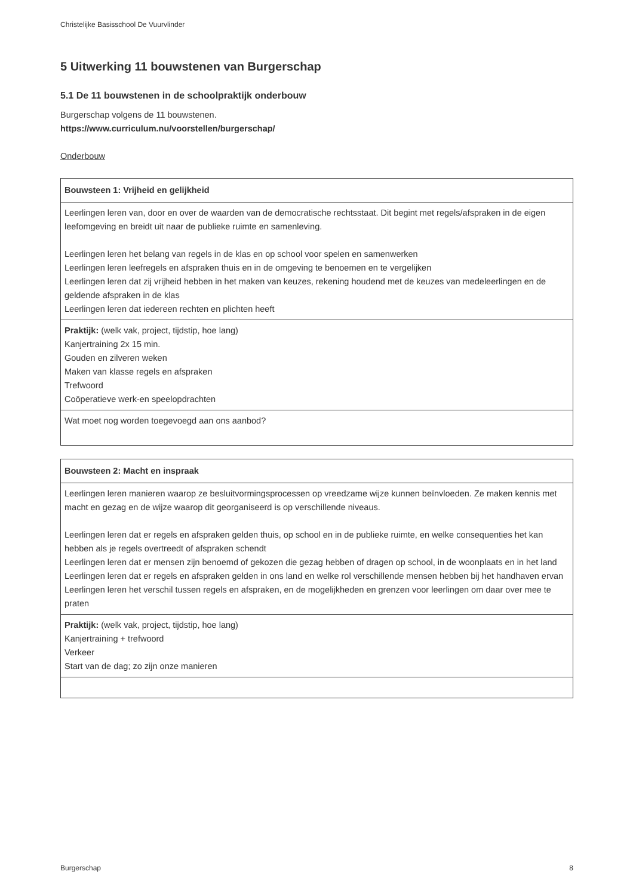Christelijke Basisschool De Vuurvlinder
5 Uitwerking 11 bouwstenen van Burgerschap
5.1 De 11 bouwstenen in de schoolpraktijk onderbouw
Burgerschap volgens de 11 bouwstenen.
https://www.curriculum.nu/voorstellen/burgerschap/
Onderbouw
| Bouwsteen 1: Vrijheid en gelijkheid |
| --- |
| Leerlingen leren van, door en over de waarden van de democratische rechtsstaat. Dit begint met regels/afspraken in de eigen leefomgeving en breidt uit naar de publieke ruimte en samenleving. Leerlingen leren het belang van regels in de klas en op school voor spelen en samenwerken Leerlingen leren leefregels en afspraken thuis en in de omgeving te benoemen en te vergelijken Leerlingen leren dat zij vrijheid hebben in het maken van keuzes, rekening houdend met de keuzes van medeleerlingen en de geldende afspraken in de klas Leerlingen leren dat iedereen rechten en plichten heeft |
| Praktijk: (welk vak, project, tijdstip, hoe lang) Kanjertraining 2x 15 min. Gouden en zilveren weken Maken van klasse regels en afspraken Trefwoord Coöperatieve werk-en speelopdrachten |
| Wat moet nog worden toegevoegd aan ons aanbod? |
| Bouwsteen 2: Macht en inspraak |
| --- |
| Leerlingen leren manieren waarop ze besluitvormingsprocessen op vreedzame wijze kunnen beïnvloeden. Ze maken kennis met macht en gezag en de wijze waarop dit georganiseerd is op verschillende niveaus. Leerlingen leren dat er regels en afspraken gelden thuis, op school en in de publieke ruimte, en welke consequenties het kan hebben als je regels overtreedt of afspraken schendt Leerlingen leren dat er mensen zijn benoemd of gekozen die gezag hebben of dragen op school, in de woonplaats en in het land Leerlingen leren dat er regels en afspraken gelden in ons land en welke rol verschillende mensen hebben bij het handhaven ervan Leerlingen leren het verschil tussen regels en afspraken, en de mogelijkheden en grenzen voor leerlingen om daar over mee te praten |
| Praktijk: (welk vak, project, tijdstip, hoe lang) Kanjertraining + trefwoord Verkeer Start van de dag; zo zijn onze manieren |
Burgerschap 8